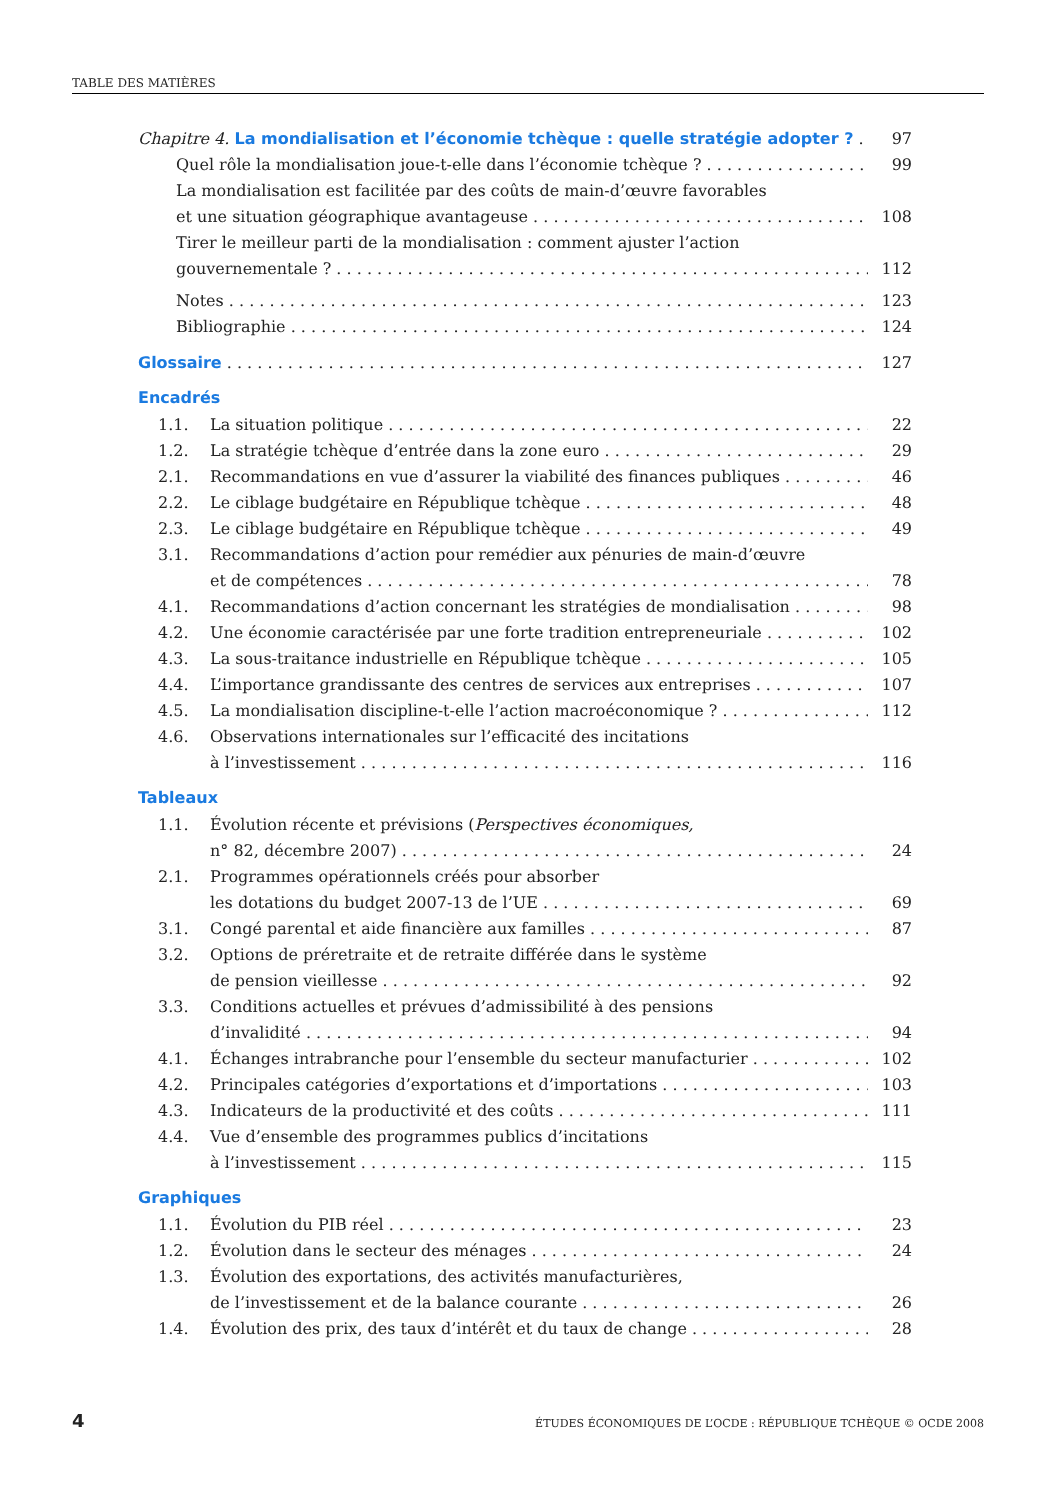TABLE DES MATIÈRES
Chapitre 4. La mondialisation et l’économie tchèque : quelle stratégie adopter ? 97
Quel rôle la mondialisation joue-t-elle dans l’économie tchèque ? 99
La mondialisation est facilitée par des coûts de main-d’œuvre favorables
et une situation géographique avantageuse 108
Tirer le meilleur parti de la mondialisation : comment ajuster l’action
gouvernementale ? 112
Notes 123
Bibliographie 124
Glossaire 127
Encadrés
1.1. La situation politique 22
1.2. La stratégie tchèque d’entrée dans la zone euro 29
2.1. Recommandations en vue d’assurer la viabilité des finances publiques 46
2.2. Le ciblage budgétaire en République tchèque 48
2.3. Le ciblage budgétaire en République tchèque 49
3.1. Recommandations d’action pour remédier aux pénuries de main-d’œuvre
et de compétences 78
4.1. Recommandations d’action concernant les stratégies de mondialisation 98
4.2. Une économie caractérisée par une forte tradition entrepreneuriale 102
4.3. La sous-traitance industrielle en République tchèque 105
4.4. L’importance grandissante des centres de services aux entreprises 107
4.5. La mondialisation discipline-t-elle l’action macroéconomique ? 112
4.6. Observations internationales sur l’efficacité des incitations
à l’investissement 116
Tableaux
1.1. Évolution récente et prévisions (Perspectives économiques,
n° 82, décembre 2007) 24
2.1. Programmes opérationnels créés pour absorber
les dotations du budget 2007-13 de l’UE 69
3.1. Congé parental et aide financière aux familles 87
3.2. Options de préretraite et de retraite différée dans le système
de pension vieillesse 92
3.3. Conditions actuelles et prévues d’admissibilité à des pensions
d’invalidité 94
4.1. Échanges intrabranche pour l’ensemble du secteur manufacturier 102
4.2. Principales catégories d’exportations et d’importations 103
4.3. Indicateurs de la productivité et des coûts 111
4.4. Vue d’ensemble des programmes publics d’incitations
à l’investissement 115
Graphiques
1.1. Évolution du PIB réel 23
1.2. Évolution dans le secteur des ménages 24
1.3. Évolution des exportations, des activités manufacturières,
de l’investissement et de la balance courante 26
1.4. Évolution des prix, des taux d’intérêt et du taux de change 28
4 ÉTUDES ÉCONOMIQUES DE L’OCDE : RÉPUBLIQUE TCHÈQUE © OCDE 2008